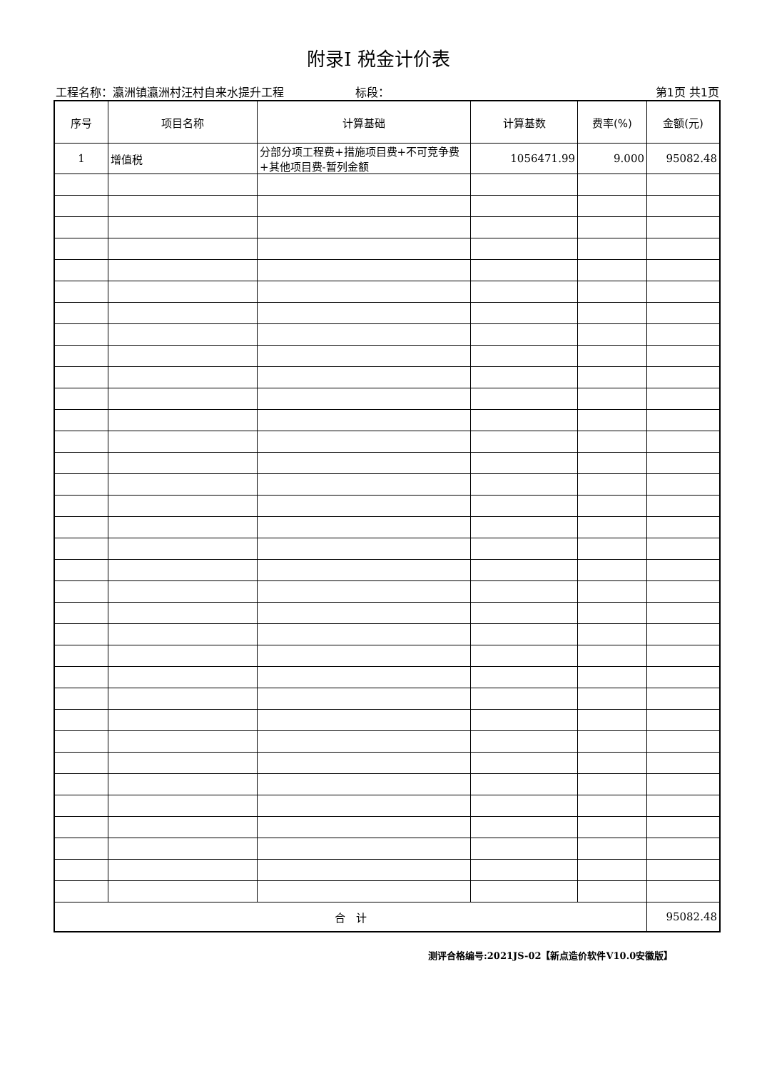附录I 税金计价表
工程名称：瀛洲镇瀛洲村汪村自来水提升工程 标段： 第1页 共1页
| 序号 | 项目名称 | 计算基础 | 计算基数 | 费率(%) | 金额(元) |
| --- | --- | --- | --- | --- | --- |
| 1 | 增值税 | 分部分项工程费+措施项目费+不可竞争费+其他项目费-暂列金额 | 1056471.99 | 9.000 | 95082.48 |
| 合 计 | | | | | 95082.48 |
测评合格编号:2021JS-02【新点造价软件V10.0安徽版】